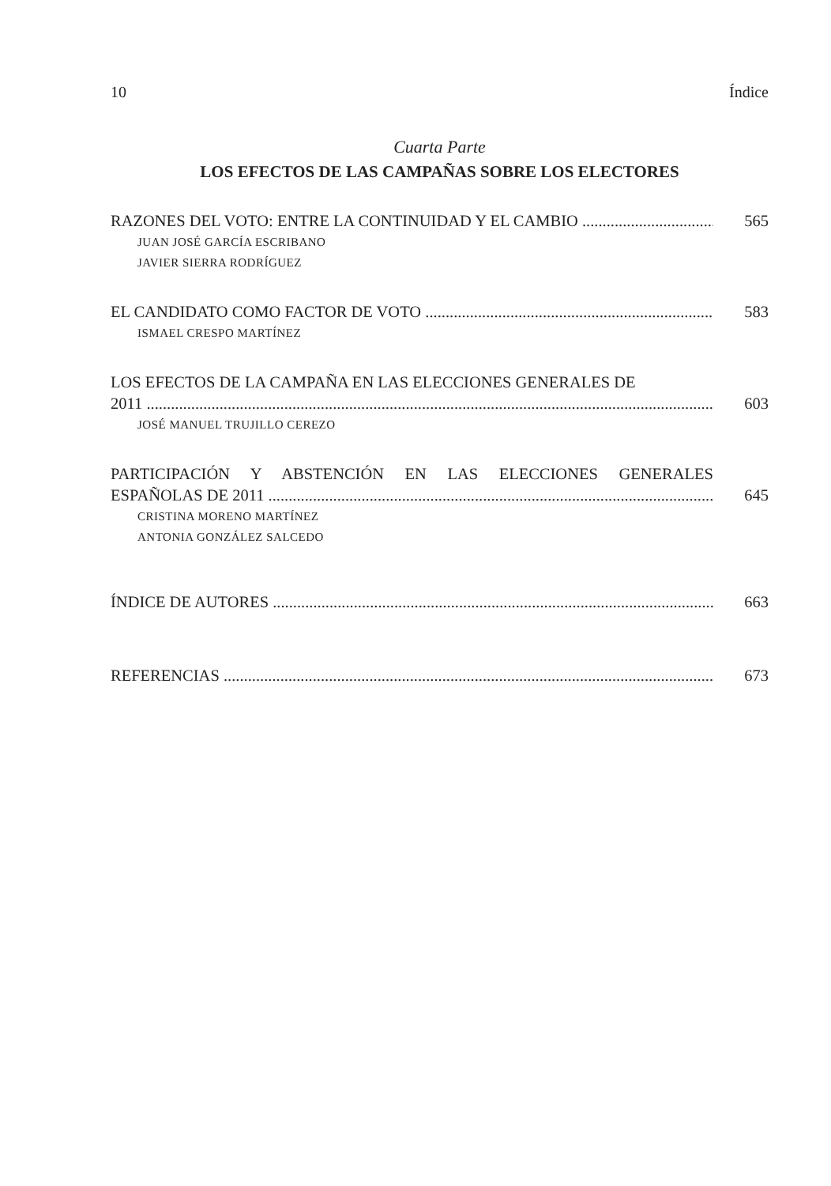10 Índice
Cuarta Parte
LOS EFECTOS DE LAS CAMPAÑAS SOBRE LOS ELECTORES
RAZONES DEL VOTO: ENTRE LA CONTINUIDAD Y EL CAMBIO 565
JUAN JOSÉ GARCÍA ESCRIBANO
JAVIER SIERRA RODRÍGUEZ
EL CANDIDATO COMO FACTOR DE VOTO 583
ISMAEL CRESPO MARTÍNEZ
LOS EFECTOS DE LA CAMPAÑA EN LAS ELECCIONES GENERALES DE
2011 603
JOSÉ MANUEL TRUJILLO CEREZO
PARTICIPACIÓN Y ABSTENCIÓN EN LAS ELECCIONES GENERALES
ESPAÑOLAS DE 2011 645
CRISTINA MORENO MARTÍNEZ
ANTONIA GONZÁLEZ SALCEDO
ÍNDICE DE AUTORES 663
REFERENCIAS 673